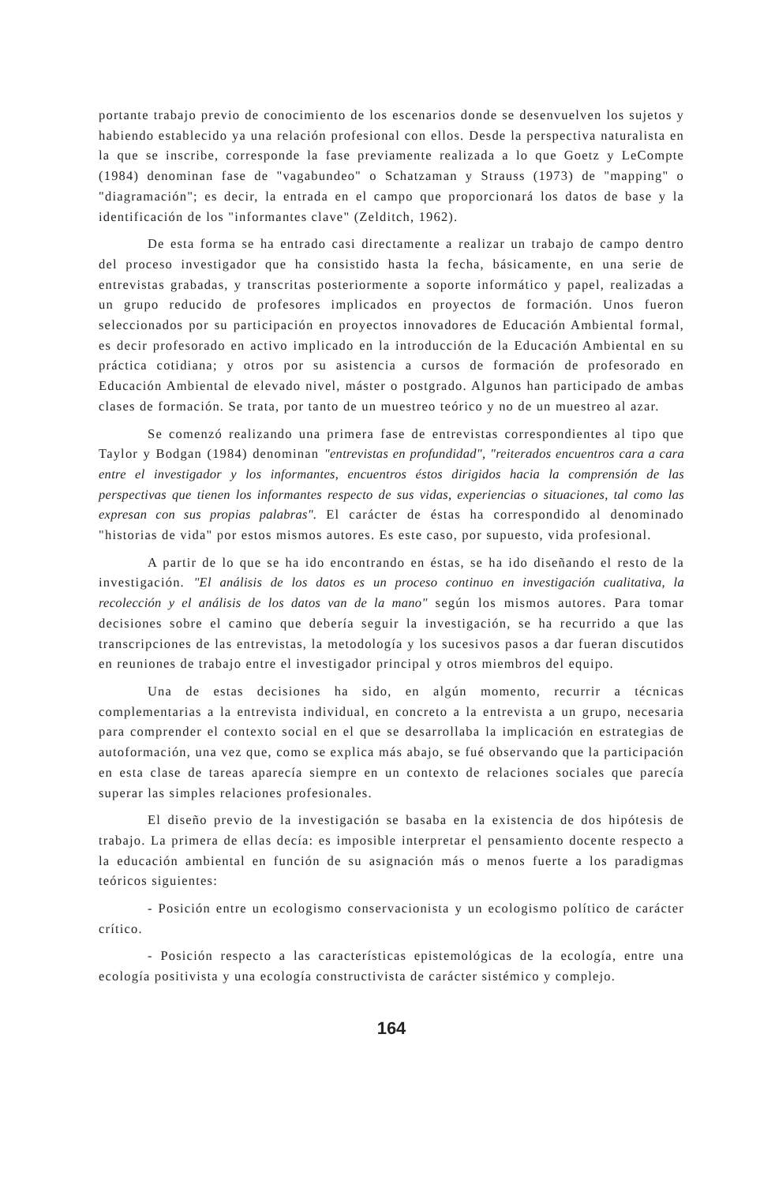portante trabajo previo de conocimiento de los escenarios donde se desenvuelven los sujetos y habiendo establecido ya una relación profesional con ellos. Desde la perspectiva naturalista en la que se inscribe, corresponde la fase previamente realizada a lo que Goetz y LeCompte (1984) denominan fase de "vagabundeo" o Schatzaman y Strauss (1973) de "mapping" o "diagramación"; es decir, la entrada en el campo que proporcionará los datos de base y la identificación de los "informantes clave" (Zelditch, 1962).
De esta forma se ha entrado casi directamente a realizar un trabajo de campo dentro del proceso investigador que ha consistido hasta la fecha, básicamente, en una serie de entrevistas grabadas, y transcritas posteriormente a soporte informático y papel, realizadas a un grupo reducido de profesores implicados en proyectos de formación. Unos fueron seleccionados por su participación en proyectos innovadores de Educación Ambiental formal, es decir profesorado en activo implicado en la introducción de la Educación Ambiental en su práctica cotidiana; y otros por su asistencia a cursos de formación de profesorado en Educación Ambiental de elevado nivel, máster o postgrado. Algunos han participado de ambas clases de formación. Se trata, por tanto de un muestreo teórico y no de un muestreo al azar.
Se comenzó realizando una primera fase de entrevistas correspondientes al tipo que Taylor y Bodgan (1984) denominan "entrevistas en profundidad", "reiterados encuentros cara a cara entre el investigador y los informantes, encuentros éstos dirigidos hacia la comprensión de las perspectivas que tienen los informantes respecto de sus vidas, experiencias o situaciones, tal como las expresan con sus propias palabras". El carácter de éstas ha correspondido al denominado "historias de vida" por estos mismos autores. Es este caso, por supuesto, vida profesional.
A partir de lo que se ha ido encontrando en éstas, se ha ido diseñando el resto de la investigación. "El análisis de los datos es un proceso continuo en investigación cualitativa, la recolección y el análisis de los datos van de la mano" según los mismos autores. Para tomar decisiones sobre el camino que debería seguir la investigación, se ha recurrido a que las transcripciones de las entrevistas, la metodología y los sucesivos pasos a dar fueran discutidos en reuniones de trabajo entre el investigador principal y otros miembros del equipo.
Una de estas decisiones ha sido, en algún momento, recurrir a técnicas complementarias a la entrevista individual, en concreto a la entrevista a un grupo, necesaria para comprender el contexto social en el que se desarrollaba la implicación en estrategias de autoformación, una vez que, como se explica más abajo, se fué observando que la participación en esta clase de tareas aparecía siempre en un contexto de relaciones sociales que parecía superar las simples relaciones profesionales.
El diseño previo de la investigación se basaba en la existencia de dos hipótesis de trabajo. La primera de ellas decía: es imposible interpretar el pensamiento docente respecto a la educación ambiental en función de su asignación más o menos fuerte a los paradigmas teóricos siguientes:
- Posición entre un ecologismo conservacionista y un ecologismo político de carácter crítico.
- Posición respecto a las características epistemológicas de la ecología, entre una ecología positivista y una ecología constructivista de carácter sistémico y complejo.
164